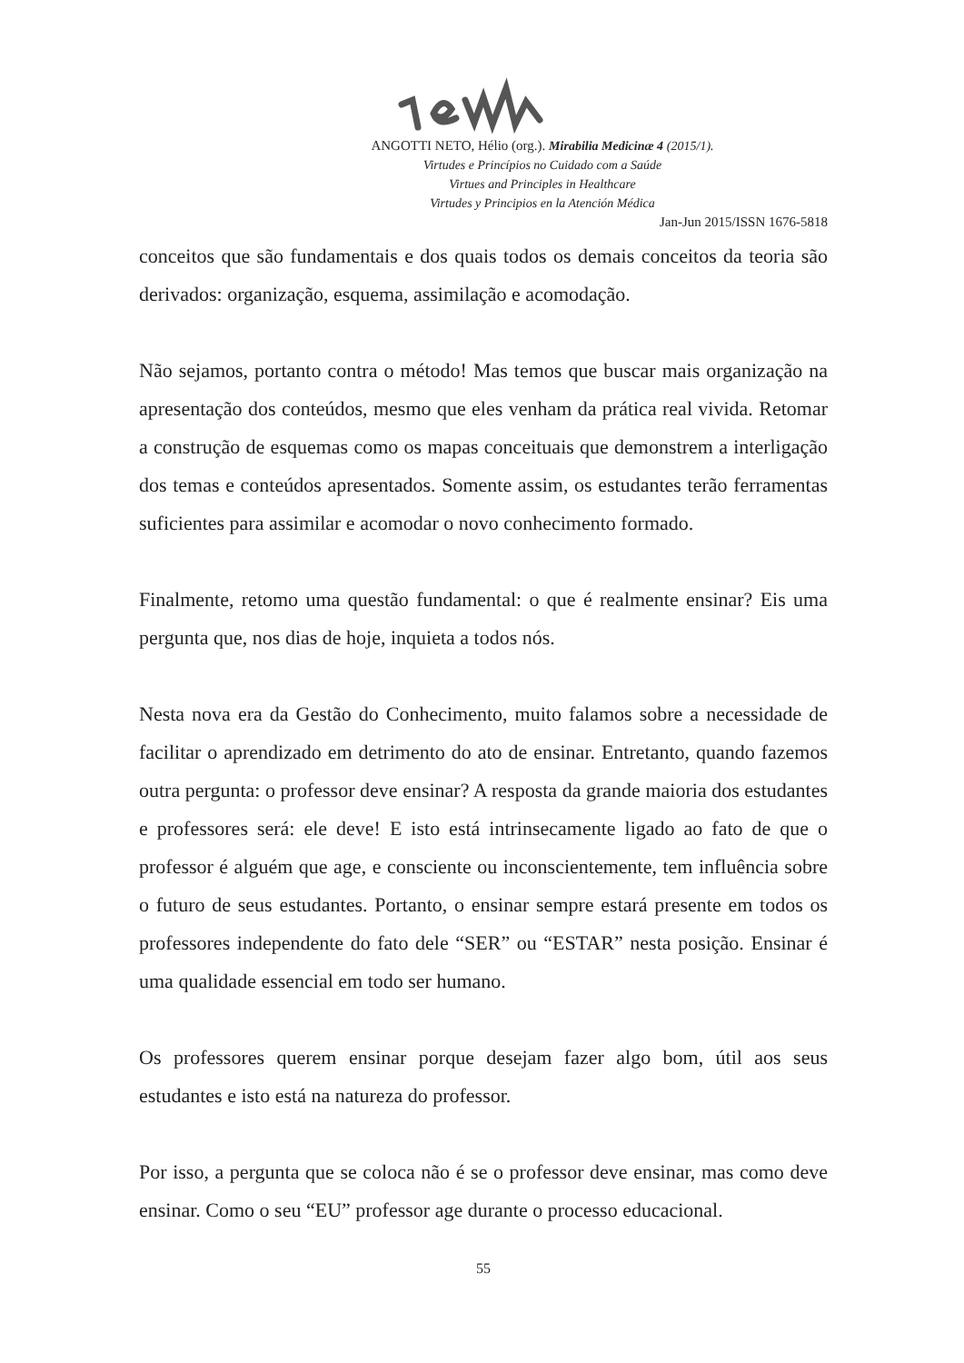ANGOTTI NETO, Hélio (org.). Mirabilia Medicinæ 4 (2015/1).
Virtudes e Princípios no Cuidado com a Saúde
Virtues and Principles in Healthcare
Virtudes y Principios en la Atención Médica
Jan-Jun 2015/ISSN 1676-5818
conceitos que são fundamentais e dos quais todos os demais conceitos da teoria são derivados: organização, esquema, assimilação e acomodação.
Não sejamos, portanto contra o método! Mas temos que buscar mais organização na apresentação dos conteúdos, mesmo que eles venham da prática real vivida. Retomar a construção de esquemas como os mapas conceituais que demonstrem a interligação dos temas e conteúdos apresentados. Somente assim, os estudantes terão ferramentas suficientes para assimilar e acomodar o novo conhecimento formado.
Finalmente, retomo uma questão fundamental: o que é realmente ensinar? Eis uma pergunta que, nos dias de hoje, inquieta a todos nós.
Nesta nova era da Gestão do Conhecimento, muito falamos sobre a necessidade de facilitar o aprendizado em detrimento do ato de ensinar. Entretanto, quando fazemos outra pergunta: o professor deve ensinar? A resposta da grande maioria dos estudantes e professores será: ele deve! E isto está intrinsecamente ligado ao fato de que o professor é alguém que age, e consciente ou inconscientemente, tem influência sobre o futuro de seus estudantes. Portanto, o ensinar sempre estará presente em todos os professores independente do fato dele “SER” ou “ESTAR” nesta posição. Ensinar é uma qualidade essencial em todo ser humano.
Os professores querem ensinar porque desejam fazer algo bom, útil aos seus estudantes e isto está na natureza do professor.
Por isso, a pergunta que se coloca não é se o professor deve ensinar, mas como deve ensinar. Como o seu “EU” professor age durante o processo educacional.
55